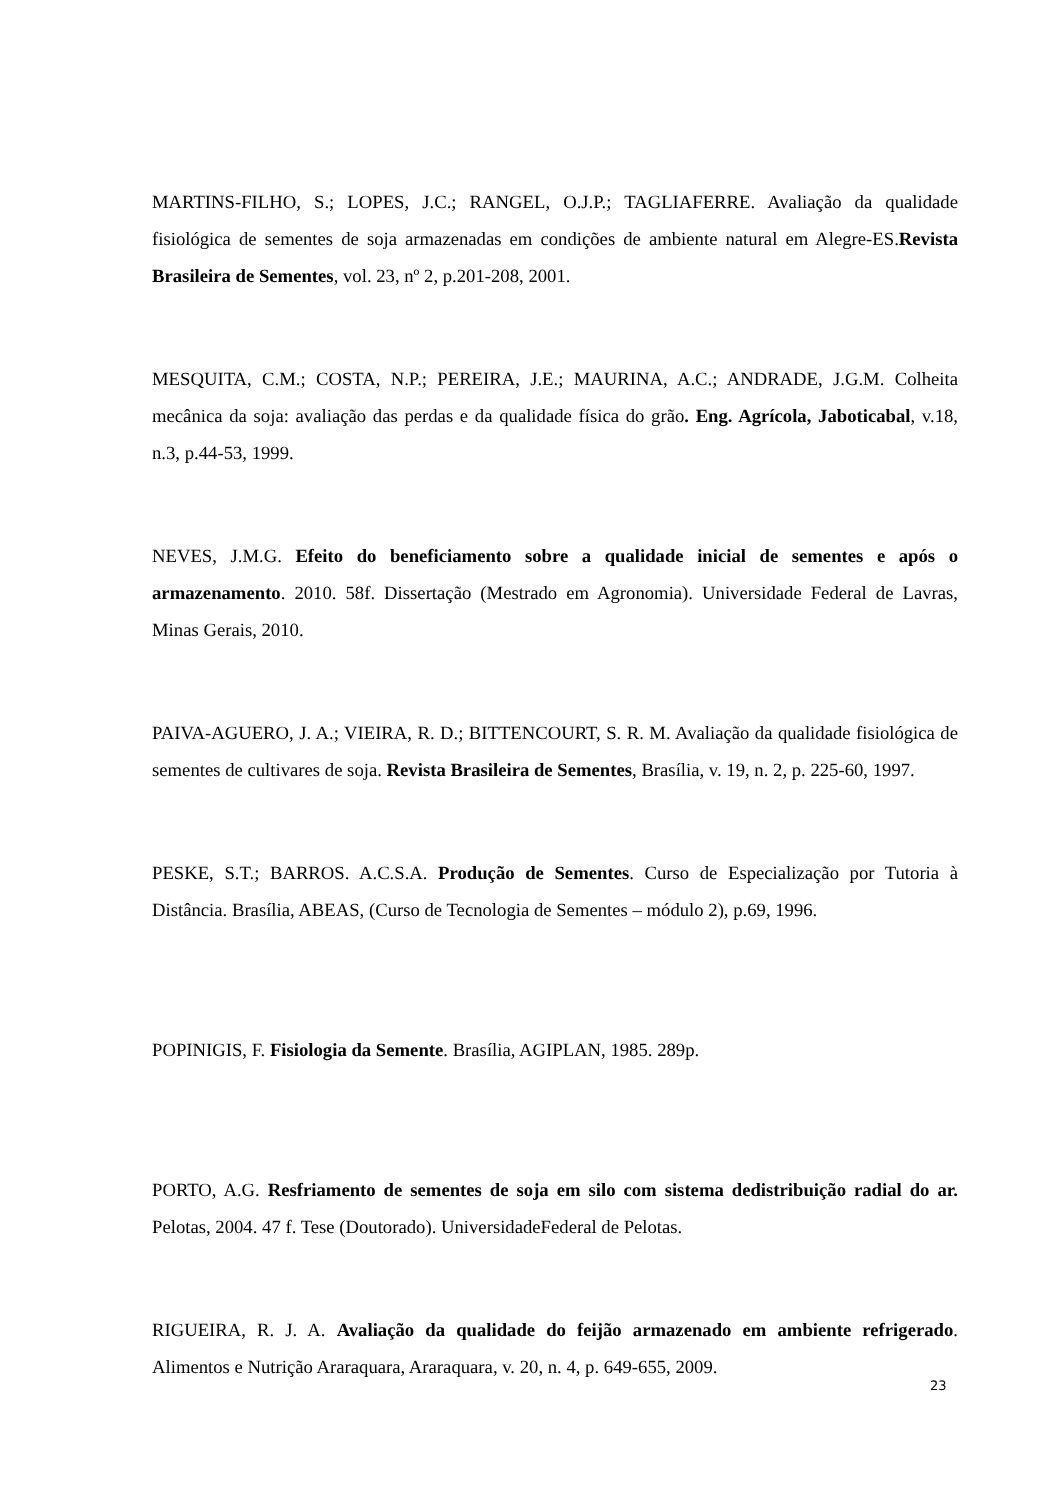MARTINS-FILHO, S.; LOPES, J.C.; RANGEL, O.J.P.; TAGLIAFERRE. Avaliação da qualidade fisiológica de sementes de soja armazenadas em condições de ambiente natural em Alegre-ES.Revista Brasileira de Sementes, vol. 23, nº 2, p.201-208, 2001.
MESQUITA, C.M.; COSTA, N.P.; PEREIRA, J.E.; MAURINA, A.C.; ANDRADE, J.G.M. Colheita mecânica da soja: avaliação das perdas e da qualidade física do grão. Eng. Agrícola, Jaboticabal, v.18, n.3, p.44-53, 1999.
NEVES, J.M.G. Efeito do beneficiamento sobre a qualidade inicial de sementes e após o armazenamento. 2010. 58f. Dissertação (Mestrado em Agronomia). Universidade Federal de Lavras, Minas Gerais, 2010.
PAIVA-AGUERO, J. A.; VIEIRA, R. D.; BITTENCOURT, S. R. M. Avaliação da qualidade fisiológica de sementes de cultivares de soja. Revista Brasileira de Sementes, Brasília, v. 19, n. 2, p. 225-60, 1997.
PESKE, S.T.; BARROS. A.C.S.A. Produção de Sementes. Curso de Especialização por Tutoria à Distância. Brasília, ABEAS, (Curso de Tecnologia de Sementes – módulo 2), p.69, 1996.
POPINIGIS, F. Fisiologia da Semente. Brasília, AGIPLAN, 1985. 289p.
PORTO, A.G. Resfriamento de sementes de soja em silo com sistema dedistribuição radial do ar. Pelotas, 2004. 47 f. Tese (Doutorado). UniversidadeFederal de Pelotas.
RIGUEIRA, R. J. A. Avaliação da qualidade do feijão armazenado em ambiente refrigerado. Alimentos e Nutrição Araraquara, Araraquara, v. 20, n. 4, p. 649-655, 2009.
23